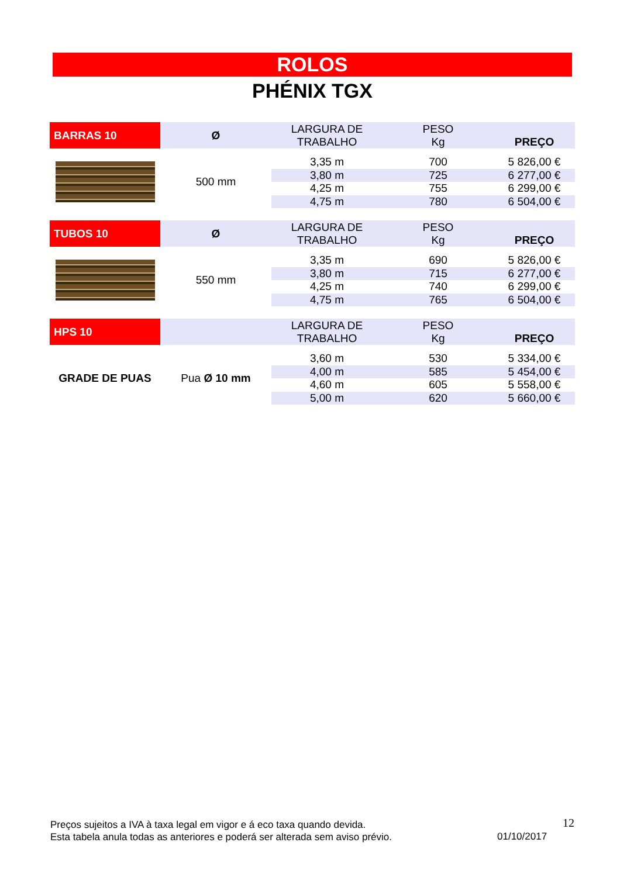ROLOS
PHÉNIX TGX
| BARRAS 10 | Ø | LARGURA DE TRABALHO | PESO Kg | PREÇO |
| --- | --- | --- | --- | --- |
| | 500 mm | 3,35 m | 700 | 5 826,00 € |
| | | 3,80 m | 725 | 6 277,00 € |
| | | 4,25 m | 755 | 6 299,00 € |
| | | 4,75 m | 780 | 6 504,00 € |
| TUBOS 10 | Ø | LARGURA DE TRABALHO | PESO Kg | PREÇO |
| --- | --- | --- | --- | --- |
| | 550 mm | 3,35 m | 690 | 5 826,00 € |
| | | 3,80 m | 715 | 6 277,00 € |
| | | 4,25 m | 740 | 6 299,00 € |
| | | 4,75 m | 765 | 6 504,00 € |
| HPS 10 | | LARGURA DE TRABALHO | PESO Kg | PREÇO |
| --- | --- | --- | --- | --- |
| GRADE DE PUAS | Pua Ø 10 mm | 3,60 m | 530 | 5 334,00 € |
| | | 4,00 m | 585 | 5 454,00 € |
| | | 4,60 m | 605 | 5 558,00 € |
| | | 5,00 m | 620 | 5 660,00 € |
Preços sujeitos a IVA à taxa legal em vigor e á eco taxa quando devida.
Esta tabela anula todas as anteriores e poderá ser alterada sem aviso prévio.
12
01/10/2017